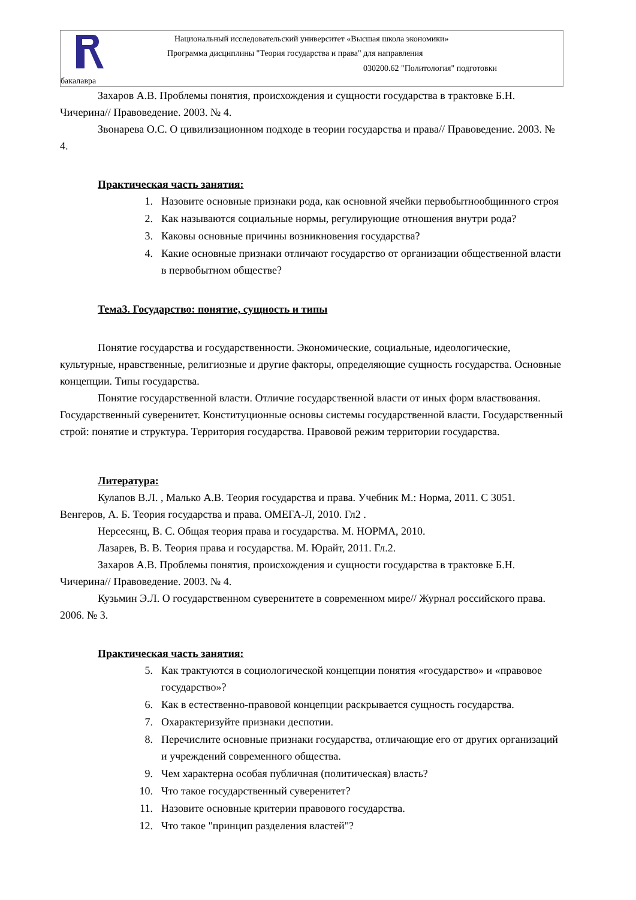Национальный исследовательский университет «Высшая школа экономики»
Программа дисциплины "Теория государства и права" для направления
030200.62 "Политология" подготовки
бакалавра
Захаров А.В. Проблемы понятия, происхождения и сущности государства в трактовке Б.Н. Чичерина// Правоведение. 2003. № 4.
Звонарева О.С. О цивилизационном подходе в теории государства и права// Правоведение. 2003. № 4.
Практическая часть занятия:
1. Назовите основные признаки рода, как основной ячейки первобытнообщинного строя
2. Как называются социальные нормы, регулирующие отношения внутри рода?
3. Каковы основные причины возникновения государства?
4. Какие основные признаки отличают государство от организации общественной власти в первобытном обществе?
Тема3. Государство: понятие, сущность и типы
Понятие государства и государственности. Экономические, социальные, идеологические, культурные, нравственные, религиозные и другие факторы, определяющие сущность государства. Основные концепции. Типы государства.
Понятие государственной власти. Отличие государственной власти от иных форм властвования. Государственный суверенитет. Конституционные основы системы государственной власти. Государственный строй: понятие и структура. Территория государства. Правовой режим территории государства.
Литература:
Кулапов В.Л. , Малько А.В. Теория государства и права. Учебник М.: Норма, 2011. С 3051.
Венгеров, А. Б. Теория государства и права. ОМЕГА-Л, 2010. Гл2 .
Нерсесянц, В. С. Общая теория права и государства. М. НОРМА, 2010.
Лазарев, В. В. Теория права и государства. М. Юрайт, 2011. Гл.2.
Захаров А.В. Проблемы понятия, происхождения и сущности государства в трактовке Б.Н. Чичерина// Правоведение. 2003. № 4.
Кузьмин Э.Л. О государственном суверенитете в современном мире// Журнал российского права. 2006. № 3.
Практическая часть занятия:
5. Как трактуются в социологической концепции понятия «государство» и «правовое государство»?
6. Как в естественно-правовой концепции раскрывается сущность государства.
7. Охарактеризуйте признаки деспотии.
8. Перечислите основные признаки государства, отличающие его от других организаций и учреждений современного общества.
9. Чем характерна особая публичная (политическая) власть?
10. Что такое государственный суверенитет?
11. Назовите основные критерии правового государства.
12. Что такое "принцип разделения властей"?